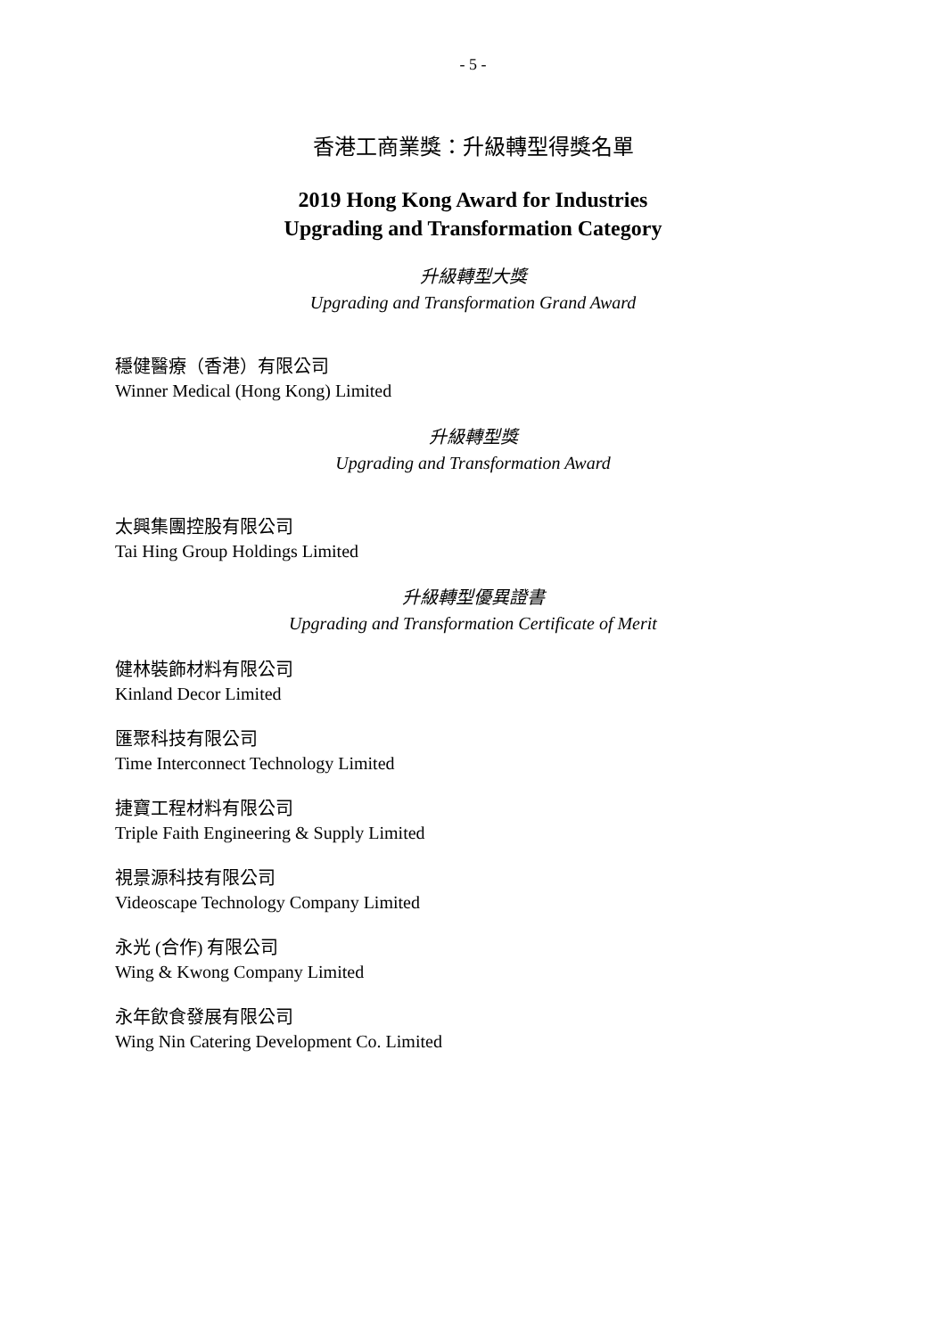- 5 -
香港工商業獎：升級轉型得獎名單
2019 Hong Kong Award for Industries
Upgrading and Transformation Category
升級轉型大獎
Upgrading and Transformation Grand Award
穩健醫療（香港）有限公司
Winner Medical (Hong Kong) Limited
升級轉型獎
Upgrading and Transformation Award
太興集團控股有限公司
Tai Hing Group Holdings Limited
升級轉型優異證書
Upgrading and Transformation Certificate of Merit
健林裝飾材料有限公司
Kinland Decor Limited
匯聚科技有限公司
Time Interconnect Technology Limited
捷寶工程材料有限公司
Triple Faith Engineering & Supply Limited
視景源科技有限公司
Videoscape Technology Company Limited
永光 (合作) 有限公司
Wing & Kwong Company Limited
永年飲食發展有限公司
Wing Nin Catering Development Co. Limited